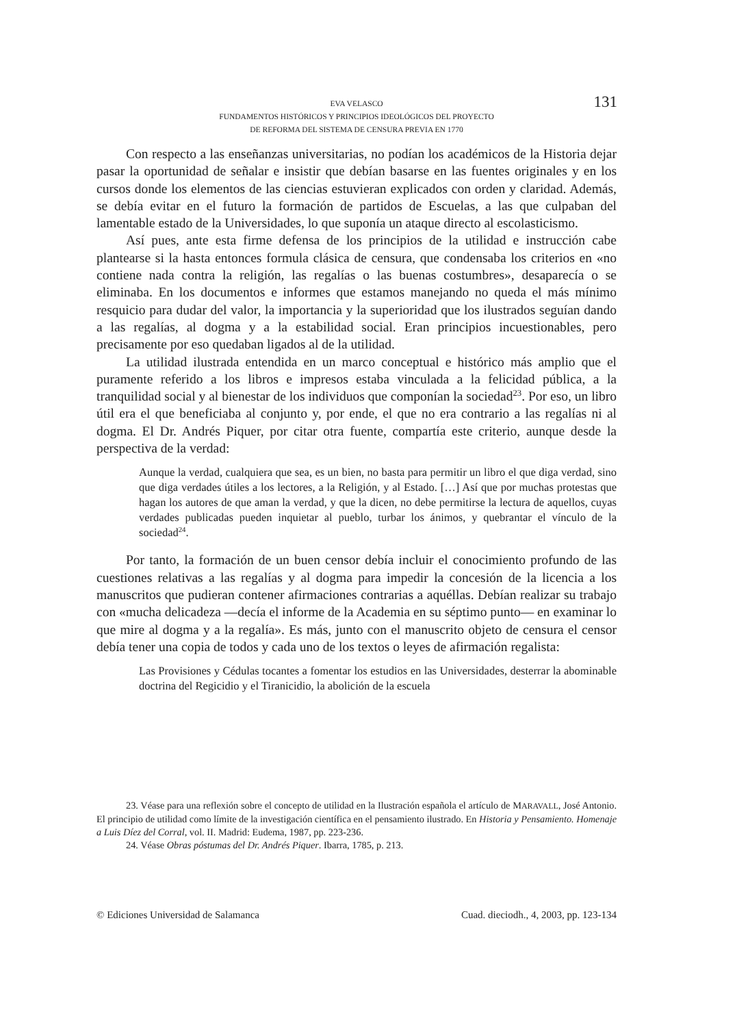EVA VELASCO
FUNDAMENTOS HISTÓRICOS Y PRINCIPIOS IDEOLÓGICOS DEL PROYECTO
DE REFORMA DEL SISTEMA DE CENSURA PREVIA EN 1770
131
Con respecto a las enseñanzas universitarias, no podían los académicos de la Historia dejar pasar la oportunidad de señalar e insistir que debían basarse en las fuentes originales y en los cursos donde los elementos de las ciencias estuvieran explicados con orden y claridad. Además, se debía evitar en el futuro la formación de partidos de Escuelas, a las que culpaban del lamentable estado de la Universidades, lo que suponía un ataque directo al escolasticismo.
Así pues, ante esta firme defensa de los principios de la utilidad e instrucción cabe plantearse si la hasta entonces formula clásica de censura, que condensaba los criterios en «no contiene nada contra la religión, las regalías o las buenas costumbres», desaparecía o se eliminaba. En los documentos e informes que estamos manejando no queda el más mínimo resquicio para dudar del valor, la importancia y la superioridad que los ilustrados seguían dando a las regalías, al dogma y a la estabilidad social. Eran principios incuestionables, pero precisamente por eso quedaban ligados al de la utilidad.
La utilidad ilustrada entendida en un marco conceptual e histórico más amplio que el puramente referido a los libros e impresos estaba vinculada a la felicidad pública, a la tranquilidad social y al bienestar de los individuos que componían la sociedad<sup>23</sup>. Por eso, un libro útil era el que beneficiaba al conjunto y, por ende, el que no era contrario a las regalías ni al dogma. El Dr. Andrés Piquer, por citar otra fuente, compartía este criterio, aunque desde la perspectiva de la verdad:
Aunque la verdad, cualquiera que sea, es un bien, no basta para permitir un libro el que diga verdad, sino que diga verdades útiles a los lectores, a la Religión, y al Estado. […] Así que por muchas protestas que hagan los autores de que aman la verdad, y que la dicen, no debe permitirse la lectura de aquellos, cuyas verdades publicadas pueden inquietar al pueblo, turbar los ánimos, y quebrantar el vínculo de la sociedad<sup>24</sup>.
Por tanto, la formación de un buen censor debía incluir el conocimiento profundo de las cuestiones relativas a las regalías y al dogma para impedir la concesión de la licencia a los manuscritos que pudieran contener afirmaciones contrarias a aquéllas. Debían realizar su trabajo con «mucha delicadeza —decía el informe de la Academia en su séptimo punto— en examinar lo que mire al dogma y a la regalía». Es más, junto con el manuscrito objeto de censura el censor debía tener una copia de todos y cada uno de los textos o leyes de afirmación regalista:
Las Provisiones y Cédulas tocantes a fomentar los estudios en las Universidades, desterrar la abominable doctrina del Regicidio y el Tiranicidio, la abolición de la escuela
23. Véase para una reflexión sobre el concepto de utilidad en la Ilustración española el artículo de MARAVALL, José Antonio. El principio de utilidad como límite de la investigación científica en el pensamiento ilustrado. En Historia y Pensamiento. Homenaje a Luis Díez del Corral, vol. II. Madrid: Eudema, 1987, pp. 223-236.
24. Véase Obras póstumas del Dr. Andrés Piquer. Ibarra, 1785, p. 213.
© Ediciones Universidad de Salamanca Cuad. dieciodh., 4, 2003, pp. 123-134